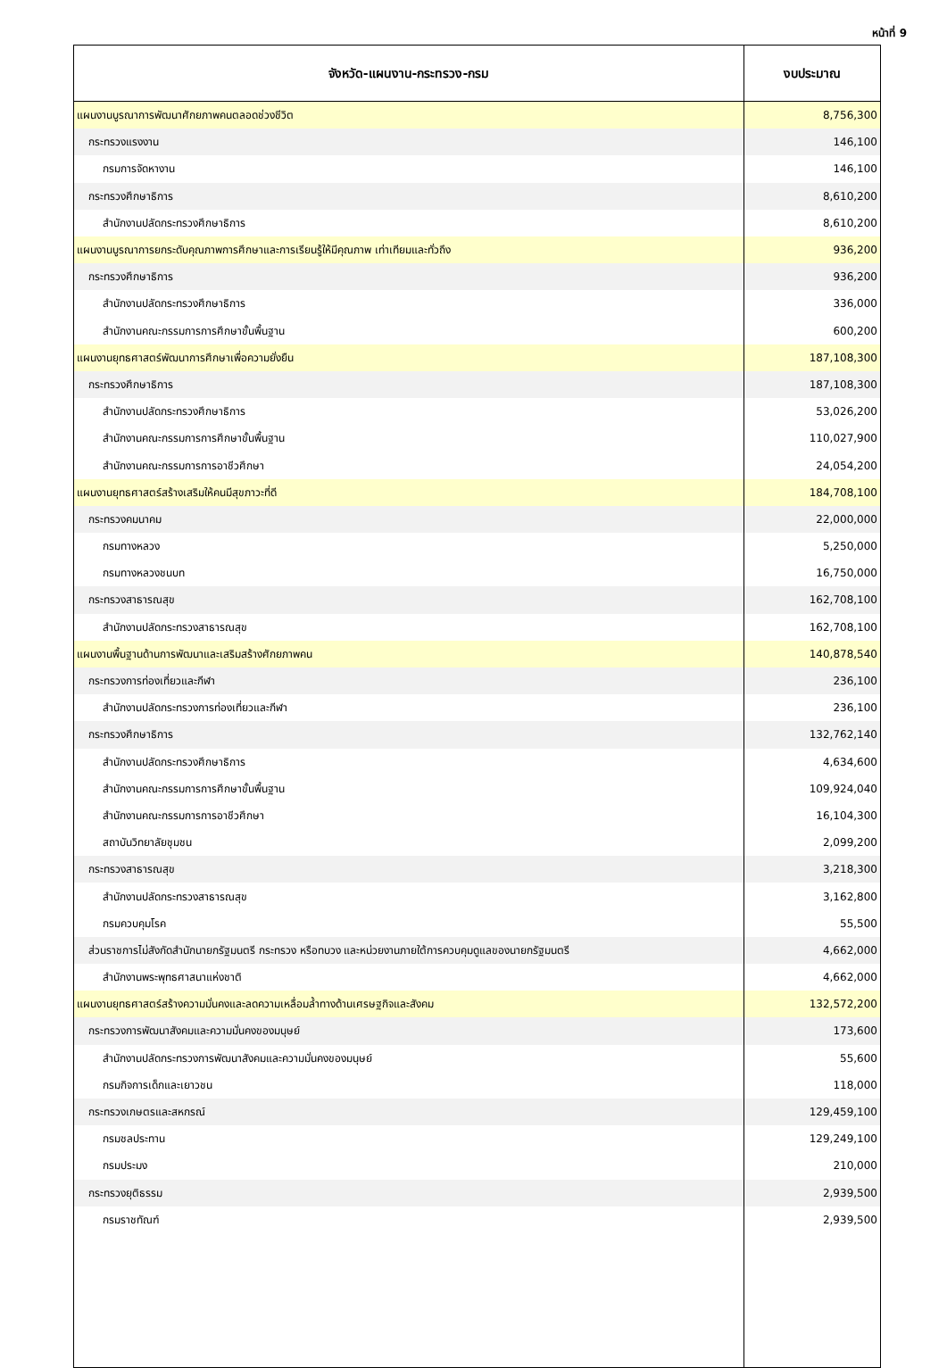หน้าที่ 9
| จังหวัด-แผนงาน-กระทรวง-กรม | งบประมาณ |
| --- | --- |
| แผนงานบูรณาการพัฒนาศักยภาพคนตลอดช่วงชีวิต | 8,756,300 |
| กระทรวงแรงงาน | 146,100 |
| กรมการจัดหางาน | 146,100 |
| กระทรวงศึกษาธิการ | 8,610,200 |
| สำนักงานปลัดกระทรวงศึกษาธิการ | 8,610,200 |
| แผนงานบูรณาการยกระดับคุณภาพการศึกษาและการเรียนรู้ให้มีคุณภาพ เท่าเทียมและทั่วถึง | 936,200 |
| กระทรวงศึกษาธิการ | 936,200 |
| สำนักงานปลัดกระทรวงศึกษาธิการ | 336,000 |
| สำนักงานคณะกรรมการการศึกษาขั้นพื้นฐาน | 600,200 |
| แผนงานยุทธศาสตร์พัฒนาการศึกษาเพื่อความยั่งยืน | 187,108,300 |
| กระทรวงศึกษาธิการ | 187,108,300 |
| สำนักงานปลัดกระทรวงศึกษาธิการ | 53,026,200 |
| สำนักงานคณะกรรมการการศึกษาขั้นพื้นฐาน | 110,027,900 |
| สำนักงานคณะกรรมการการอาชีวศึกษา | 24,054,200 |
| แผนงานยุทธศาสตร์สร้างเสริมให้คนมีสุขภาวะที่ดี | 184,708,100 |
| กระทรวงคมนาคม | 22,000,000 |
| กรมทางหลวง | 5,250,000 |
| กรมทางหลวงชนบท | 16,750,000 |
| กระทรวงสาธารณสุข | 162,708,100 |
| สำนักงานปลัดกระทรวงสาธารณสุข | 162,708,100 |
| แผนงานพื้นฐานด้านการพัฒนาและเสริมสร้างศักยภาพคน | 140,878,540 |
| กระทรวงการท่องเที่ยวและกีฬา | 236,100 |
| สำนักงานปลัดกระทรวงการท่องเที่ยวและกีฬา | 236,100 |
| กระทรวงศึกษาธิการ | 132,762,140 |
| สำนักงานปลัดกระทรวงศึกษาธิการ | 4,634,600 |
| สำนักงานคณะกรรมการการศึกษาขั้นพื้นฐาน | 109,924,040 |
| สำนักงานคณะกรรมการการอาชีวศึกษา | 16,104,300 |
| สถาบันวิทยาลัยชุมชน | 2,099,200 |
| กระทรวงสาธารณสุข | 3,218,300 |
| สำนักงานปลัดกระทรวงสาธารณสุข | 3,162,800 |
| กรมควบคุมโรค | 55,500 |
| ส่วนราชการไม่สังกัดสำนักนายกรัฐมนตรี กระทรวง หรือทบวง และหน่วยงานภายใต้การควบคุมดูแลของนายกรัฐมนตรี | 4,662,000 |
| สำนักงานพระพุทธศาสนาแห่งชาติ | 4,662,000 |
| แผนงานยุทธศาสตร์สร้างความมั่นคงและลดความเหลื่อมล้ำทางด้านเศรษฐกิจและสังคม | 132,572,200 |
| กระทรวงการพัฒนาสังคมและความมั่นคงของมนุษย์ | 173,600 |
| สำนักงานปลัดกระทรวงการพัฒนาสังคมและความมั่นคงของมนุษย์ | 55,600 |
| กรมกิจการเด็กและเยาวชน | 118,000 |
| กระทรวงเกษตรและสหกรณ์ | 129,459,100 |
| กรมชลประทาน | 129,249,100 |
| กรมประมง | 210,000 |
| กระทรวงยุติธรรม | 2,939,500 |
| กรมราชทัณฑ์ | 2,939,500 |